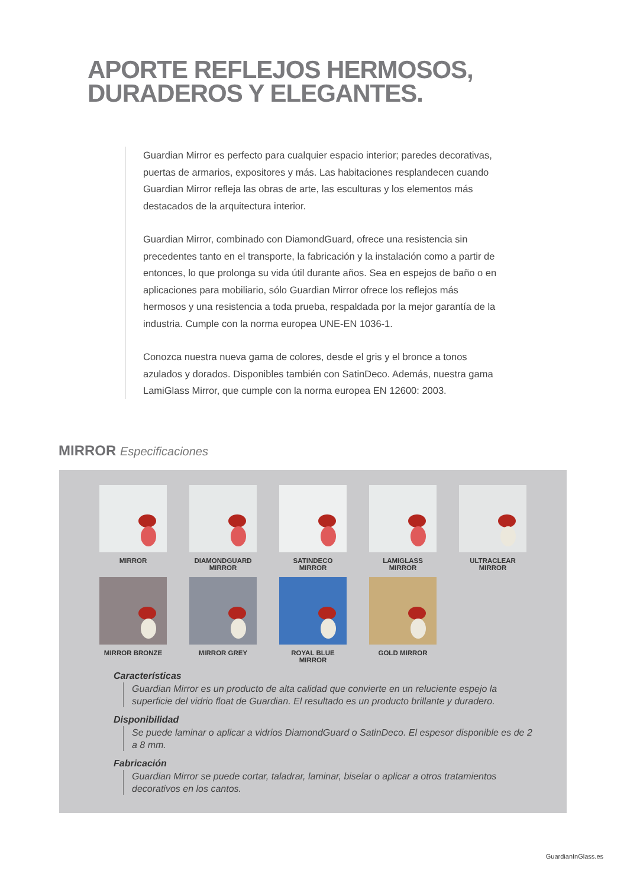APORTE REFLEJOS HERMOSOS,
DURADEROS Y ELEGANTES.
Guardian Mirror es perfecto para cualquier espacio interior; paredes decorativas, puertas de armarios, expositores y más. Las habitaciones resplandecen cuando Guardian Mirror refleja las obras de arte, las esculturas y los elementos más destacados de la arquitectura interior.
Guardian Mirror, combinado con DiamondGuard, ofrece una resistencia sin precedentes tanto en el transporte, la fabricación y la instalación como a partir de entonces, lo que prolonga su vida útil durante años. Sea en espejos de baño o en aplicaciones para mobiliario, sólo Guardian Mirror ofrece los reflejos más hermosos y una resistencia a toda prueba, respaldada por la mejor garantía de la industria. Cumple con la norma europea UNE-EN 1036-1.
Conozca nuestra nueva gama de colores, desde el gris y el bronce a tonos azulados y dorados. Disponibles también con SatinDeco. Además, nuestra gama LamiGlass Mirror, que cumple con la norma europea EN 12600: 2003.
MIRROR Especificaciones
MIRROR
DIAMONDGUARD
MIRROR
SATINDECO
MIRROR
LAMIGLASS
MIRROR
ULTRACLEAR
MIRROR
MIRROR BRONZE
MIRROR GREY
ROYAL BLUE MIRROR
GOLD MIRROR
Características
Guardian Mirror es un producto de alta calidad que convierte en un reluciente espejo la superficie del vidrio float de Guardian. El resultado es un producto brillante y duradero.
Disponibilidad
Se puede laminar o aplicar a vidrios DiamondGuard o SatinDeco. El espesor disponible es de 2 a 8 mm.
Fabricación
Guardian Mirror se puede cortar, taladrar, laminar, biselar o aplicar a otros tratamientos decorativos en los cantos.
GuardianInGlass.es